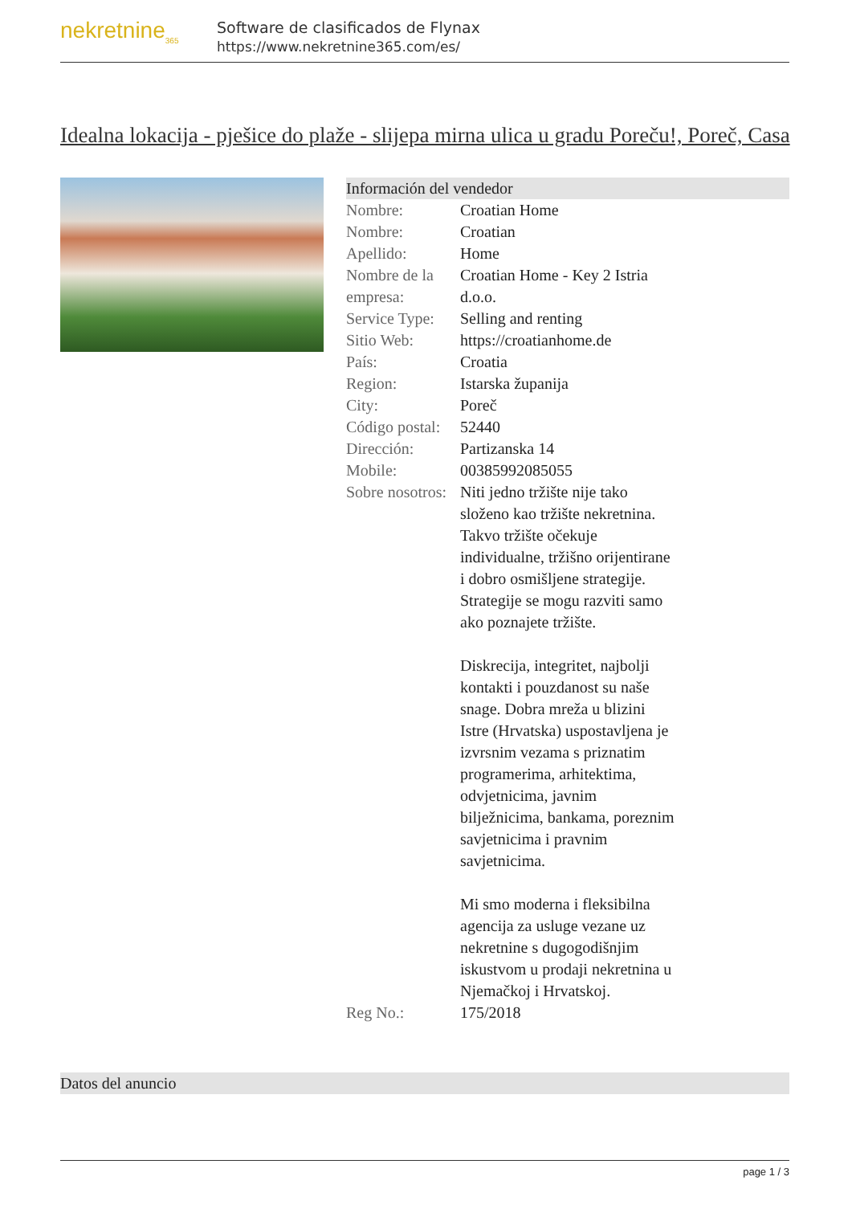nekretnine<sub>365</sub>
Software de clasificados de Flynax
https://www.nekretnine365.com/es/
Idealna lokacija - pješice do plaže - slijepa mirna ulica u gradu Poreču!, Poreč, Casa
Información del vendedor
| Nombre: | Croatian Home |
| Nombre: | Croatian |
| Apellido: | Home |
| Nombre de la empresa: | Croatian Home - Key 2 Istria d.o.o. |
| Service Type: | Selling and renting |
| Sitio Web: | https://croatianhome.de |
| País: | Croatia |
| Region: | Istarska županija |
| City: | Poreč |
| Código postal: | 52440 |
| Dirección: | Partizanska 14 |
| Mobile: | 00385992085055 |
| Sobre nosotros: | Niti jedno tržište nije tako složeno kao tržište nekretnina. Takvo tržište očekuje individualne, tržišno orijentirane i dobro osmišljene strategije. Strategije se mogu razviti samo ako poznajete tržište. Diskrecija, integritet, najbolji kontakti i pouzdanost su naše snage. Dobra mreža u blizini Istre (Hrvatska) uspostavljena je izvrsnim vezama s priznatim programerima, arhitektima, odvjetnicima, javnim bilježnicima, bankama, poreznim savjetnicima i pravnim savjetnicima. Mi smo moderna i fleksibilna agencija za usluge vezane uz nekretnine s dugogodišnjim iskustvom u prodaji nekretnina u Njemačkoj i Hrvatskoj. |
| Reg No.: | 175/2018 |
Datos del anuncio
page 1 / 3